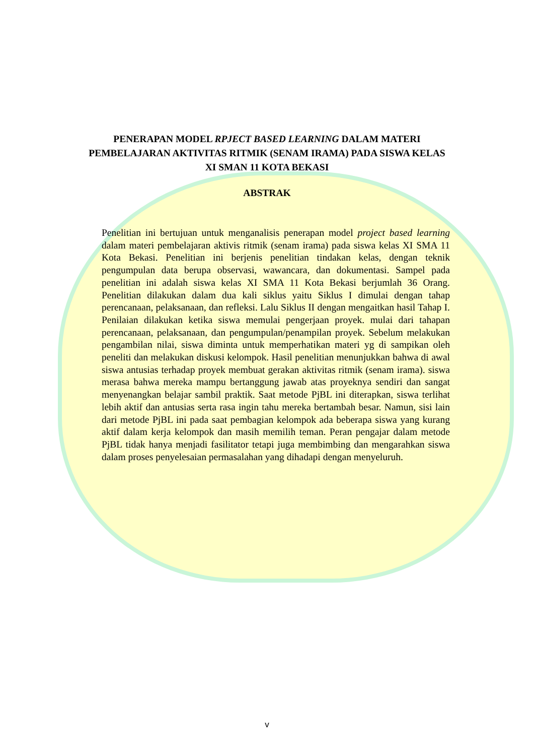PENERAPAN MODEL RPJECT BASED LEARNING DALAM MATERI PEMBELAJARAN AKTIVITAS RITMIK (SENAM IRAMA) PADA SISWA KELAS XI SMAN 11 KOTA BEKASI
ABSTRAK
Penelitian ini bertujuan untuk menganalisis penerapan model project based learning dalam materi pembelajaran aktivis ritmik (senam irama) pada siswa kelas XI SMA 11 Kota Bekasi. Penelitian ini berjenis penelitian tindakan kelas, dengan teknik pengumpulan data berupa observasi, wawancara, dan dokumentasi. Sampel pada penelitian ini adalah siswa kelas XI SMA 11 Kota Bekasi berjumlah 36 Orang. Penelitian dilakukan dalam dua kali siklus yaitu Siklus I dimulai dengan tahap perencanaan, pelaksanaan, dan refleksi. Lalu Siklus II dengan mengaitkan hasil Tahap I. Penilaian dilakukan ketika siswa memulai pengerjaan proyek. mulai dari tahapan perencanaan, pelaksanaan, dan pengumpulan/penampilan proyek. Sebelum melakukan pengambilan nilai, siswa diminta untuk memperhatikan materi yg di sampikan oleh peneliti dan melakukan diskusi kelompok. Hasil penelitian menunjukkan bahwa di awal siswa antusias terhadap proyek membuat gerakan aktivitas ritmik (senam irama). siswa merasa bahwa mereka mampu bertanggung jawab atas proyeknya sendiri dan sangat menyenangkan belajar sambil praktik. Saat metode PjBL ini diterapkan, siswa terlihat lebih aktif dan antusias serta rasa ingin tahu mereka bertambah besar. Namun, sisi lain dari metode PjBL ini pada saat pembagian kelompok ada beberapa siswa yang kurang aktif dalam kerja kelompok dan masih memilih teman. Peran pengajar dalam metode PjBL tidak hanya menjadi fasilitator tetapi juga membimbing dan mengarahkan siswa dalam proses penyelesaian permasalahan yang dihadapi dengan menyeluruh.
v